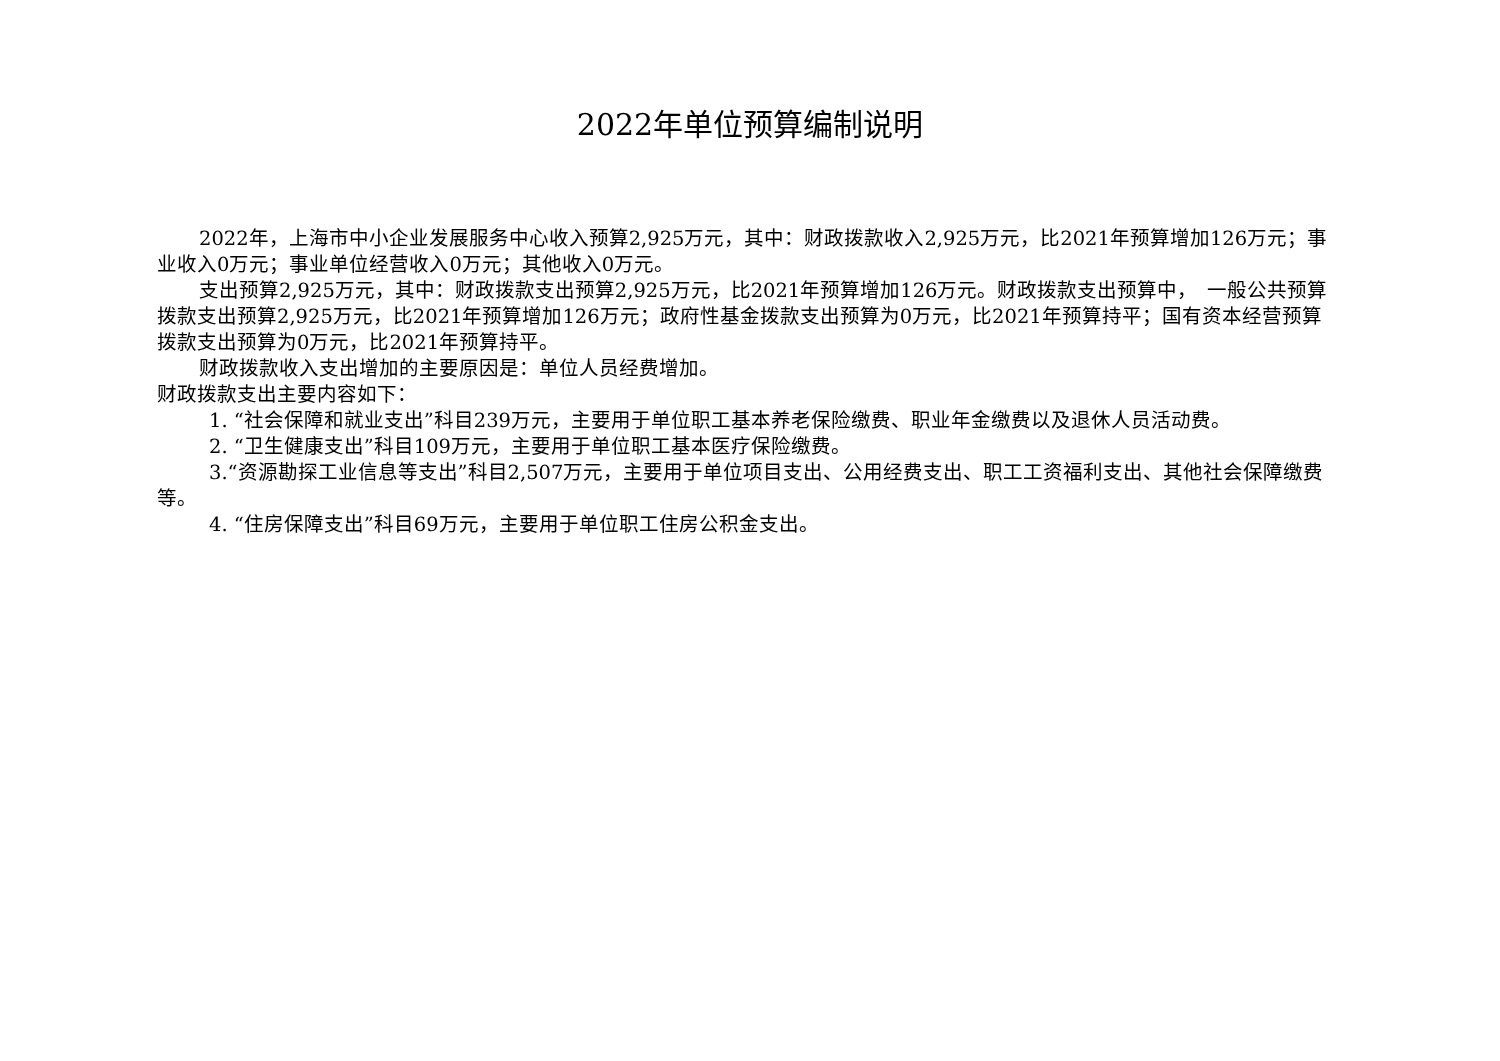2022年单位预算编制说明
2022年，上海市中小企业发展服务中心收入预算2,925万元，其中：财政拨款收入2,925万元，比2021年预算增加126万元；事业收入0万元；事业单位经营收入0万元；其他收入0万元。
支出预算2,925万元，其中：财政拨款支出预算2,925万元，比2021年预算增加126万元。财政拨款支出预算中，　一般公共预算拨款支出预算2,925万元，比2021年预算增加126万元；政府性基金拨款支出预算为0万元，比2021年预算持平；国有资本经营预算拨款支出预算为0万元，比2021年预算持平。
财政拨款收入支出增加的主要原因是：单位人员经费增加。
财政拨款支出主要内容如下：
1. “社会保障和就业支出”科目239万元，主要用于单位职工基本养老保险缴费、职业年金缴费以及退休人员活动费。
2. “卫生健康支出”科目109万元，主要用于单位职工基本医疗保险缴费。
3.“资源勘探工业信息等支出”科目2,507万元，主要用于单位项目支出、公用经费支出、职工工资福利支出、其他社会保障缴费等。
4. “住房保障支出”科目69万元，主要用于单位职工住房公积金支出。